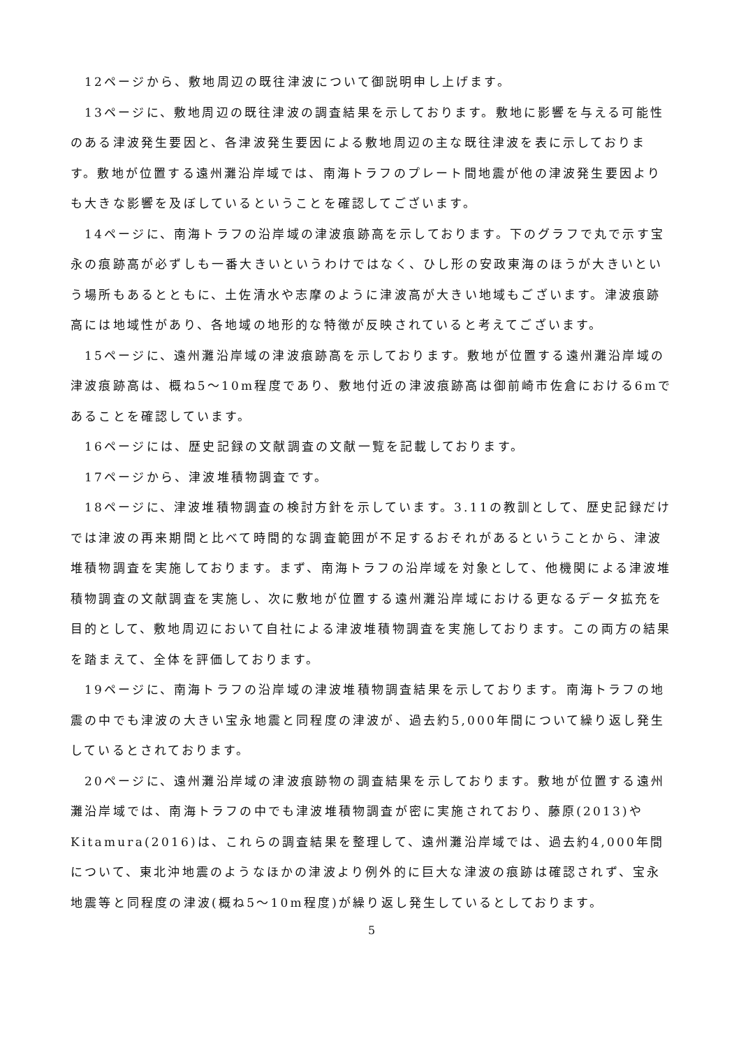12ページから、敷地周辺の既往津波について御説明申し上げます。
13ページに、敷地周辺の既往津波の調査結果を示しております。敷地に影響を与える可能性のある津波発生要因と、各津波発生要因による敷地周辺の主な既往津波を表に示しております。敷地が位置する遠州灘沿岸域では、南海トラフのプレート間地震が他の津波発生要因よりも大きな影響を及ぼしているということを確認してございます。
14ページに、南海トラフの沿岸域の津波痕跡高を示しております。下のグラフで丸で示す宝永の痕跡高が必ずしも一番大きいというわけではなく、ひし形の安政東海のほうが大きいという場所もあるとともに、土佐清水や志摩のように津波高が大きい地域もございます。津波痕跡高には地域性があり、各地域の地形的な特徴が反映されていると考えてございます。
15ページに、遠州灘沿岸域の津波痕跡高を示しております。敷地が位置する遠州灘沿岸域の津波痕跡高は、概ね5～10m程度であり、敷地付近の津波痕跡高は御前崎市佐倉における6mであることを確認しています。
16ページには、歴史記録の文献調査の文献一覧を記載しております。
17ページから、津波堆積物調査です。
18ページに、津波堆積物調査の検討方針を示しています。3.11の教訓として、歴史記録だけでは津波の再来期間と比べて時間的な調査範囲が不足するおそれがあるということから、津波堆積物調査を実施しております。まず、南海トラフの沿岸域を対象として、他機関による津波堆積物調査の文献調査を実施し、次に敷地が位置する遠州灘沿岸域における更なるデータ拡充を目的として、敷地周辺において自社による津波堆積物調査を実施しております。この両方の結果を踏まえて、全体を評価しております。
19ページに、南海トラフの沿岸域の津波堆積物調査結果を示しております。南海トラフの地震の中でも津波の大きい宝永地震と同程度の津波が、過去約5,000年間について繰り返し発生しているとされております。
20ページに、遠州灘沿岸域の津波痕跡物の調査結果を示しております。敷地が位置する遠州灘沿岸域では、南海トラフの中でも津波堆積物調査が密に実施されており、藤原(2013)やKitamura(2016)は、これらの調査結果を整理して、遠州灘沿岸域では、過去約4,000年間について、東北沖地震のようなほかの津波より例外的に巨大な津波の痕跡は確認されず、宝永地震等と同程度の津波(概ね5～10m程度)が繰り返し発生しているとしております。
5